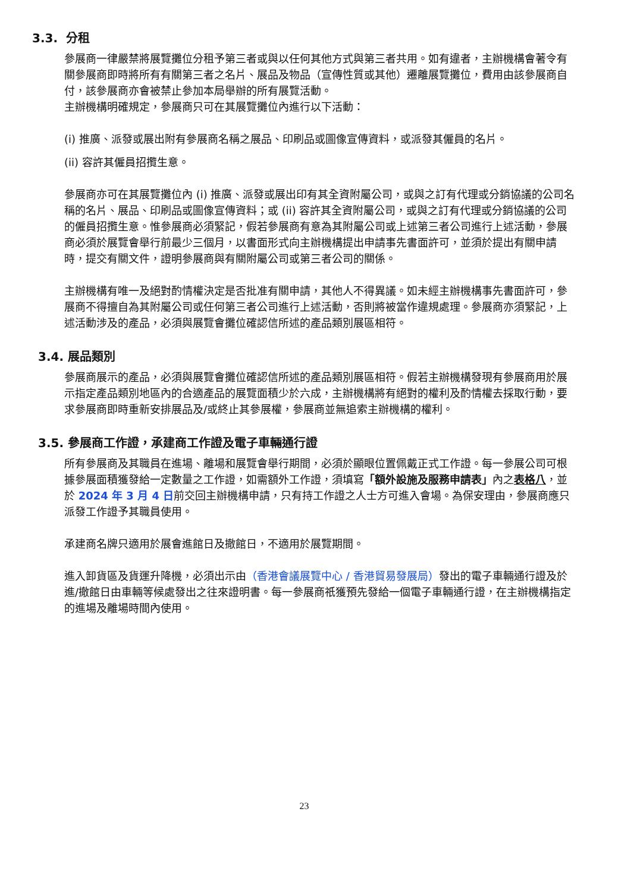3.3. 分租
參展商一律嚴禁將展覽攤位分租予第三者或與以任何其他方式與第三者共用。如有違者，主辦機構會著令有關參展商即時將所有有關第三者之名片、展品及物品（宣傳性質或其他）遷離展覽攤位，費用由該參展商自付，該參展商亦會被禁止參加本局舉辦的所有展覽活動。
主辦機構明確規定，參展商只可在其展覽攤位內進行以下活動：
(i) 推廣、派發或展出附有參展商名稱之展品、印刷品或圖像宣傳資料，或派發其僱員的名片。
(ii) 容許其僱員招攬生意。
參展商亦可在其展覽攤位內 (i) 推廣、派發或展出印有其全資附屬公司，或與之訂有代理或分銷協議的公司名稱的名片、展品、印刷品或圖像宣傳資料；或 (ii) 容許其全資附屬公司，或與之訂有代理或分銷協議的公司的僱員招攬生意。惟參展商必須緊記，假若參展商有意為其附屬公司或上述第三者公司進行上述活動，參展商必須於展覽會舉行前最少三個月，以書面形式向主辦機構提出申請事先書面許可，並須於提出有關申請時，提交有關文件，證明參展商與有關附屬公司或第三者公司的關係。
主辦機構有唯一及絕對酌情權決定是否批准有關申請，其他人不得異議。如未經主辦機構事先書面許可，參展商不得擅自為其附屬公司或任何第三者公司進行上述活動，否則將被當作違規處理。參展商亦須緊記，上述活動涉及的產品，必須與展覽會攤位確認信所述的產品類別展區相符。
3.4. 展品類別
參展商展示的產品，必須與展覽會攤位確認信所述的產品類別展區相符。假若主辦機構發現有參展商用於展示指定產品類別地區內的合適產品的展覽面積少於六成，主辦機構將有絕對的權利及酌情權去採取行動，要求參展商即時重新安排展品及/或終止其參展權，參展商並無追索主辦機構的權利。
3.5. 參展商工作證，承建商工作證及電子車輛通行證
所有參展商及其職員在進場、離場和展覽會舉行期間，必須於顯眼位置佩戴正式工作證。每一參展公司可根據參展面積獲發給一定數量之工作證，如需額外工作證，須填寫「額外設施及服務申請表」內之表格八，並於 2024 年 3 月 4 日前交回主辦機構申請，只有持工作證之人士方可進入會場。為保安理由，參展商應只派發工作證予其職員使用。
承建商名牌只適用於展會進館日及撤館日，不適用於展覽期間。
進入卸貨區及貨運升降機，必須出示由（香港會議展覽中心 / 香港貿易發展局）發出的電子車輛通行證及於進/撤館日由車輛等候處發出之往來證明書。每一參展商祇獲預先發給一個電子車輛通行證，在主辦機構指定的進場及離場時間內使用。
23